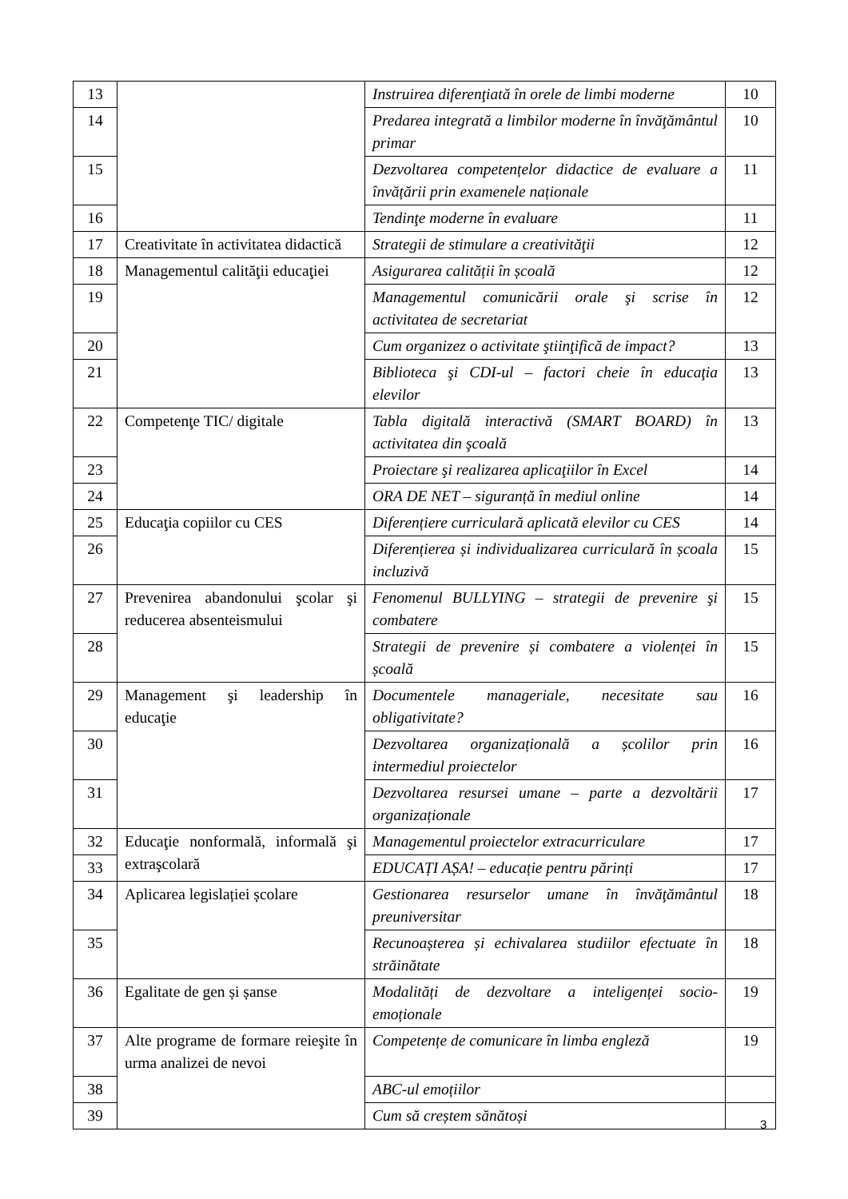| 13 | | Instruirea diferenţiată în orele de limbi moderne | 10 |
| 14 | | Predarea integrată a limbilor moderne în învăţământul primar | 10 |
| 15 | | Dezvoltarea competențelor didactice de evaluare a învățării prin examenele naționale | 11 |
| 16 | | Tendinţe moderne în evaluare | 11 |
| 17 | Creativitate în activitatea didactică | Strategii de stimulare a creativităţii | 12 |
| 18 | Managementul calităţii educaţiei | Asigurarea calității în școală | 12 |
| 19 | | Managementul comunicării orale şi scrise în activitatea de secretariat | 12 |
| 20 | | Cum organizez o activitate ştiinţifică de impact? | 13 |
| 21 | | Biblioteca şi CDI-ul – factori cheie în educaţia elevilor | 13 |
| 22 | Competenţe TIC/ digitale | Tabla digitală interactivă (SMART BOARD) în activitatea din şcoală | 13 |
| 23 | | Proiectare şi realizarea aplicaţiilor în Excel | 14 |
| 24 | | ORA DE NET – siguranță în mediul online | 14 |
| 25 | Educaţia copiilor cu CES | Diferențiere curriculară aplicată elevilor cu CES | 14 |
| 26 | | Diferențierea și individualizarea curriculară în școala incluzivă | 15 |
| 27 | Prevenirea abandonului şcolar şi reducerea absenteismului | Fenomenul BULLYING – strategii de prevenire şi combatere | 15 |
| 28 | | Strategii de prevenire și combatere a violenței în școală | 15 |
| 29 | Management şi leadership în educaţie | Documentele manageriale, necesitate sau obligativitate? | 16 |
| 30 | | Dezvoltarea organizațională a școlilor prin intermediul proiectelor | 16 |
| 31 | | Dezvoltarea resursei umane – parte a dezvoltării organizaționale | 17 |
| 32 | Educaţie nonformală, informală şi extraşcolară | Managementul proiectelor extracurriculare | 17 |
| 33 | | EDUCAȚI AȘA! – educație pentru părinți | 17 |
| 34 | Aplicarea legislației școlare | Gestionarea resurselor umane în învăţământul preuniversitar | 18 |
| 35 | | Recunoașterea și echivalarea studiilor efectuate în străinătate | 18 |
| 36 | Egalitate de gen și șanse | Modalități de dezvoltare a inteligenței socio-emoționale | 19 |
| 37 | Alte programe de formare reieşite în urma analizei de nevoi | Competențe de comunicare în limba engleză | 19 |
| 38 | | ABC-ul emoțiilor | |
| 39 | | Cum să creștem sănătoși | |
3